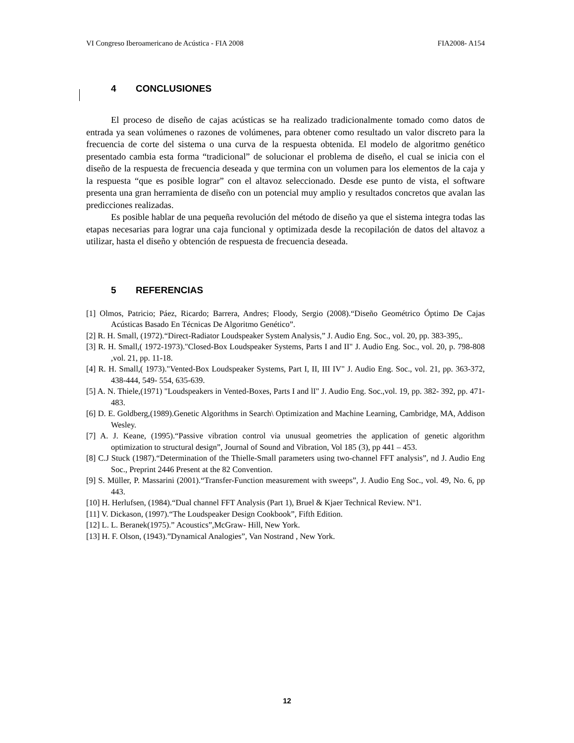VI Congreso Iberoamericano de Acústica - FIA 2008 FIA2008- A154
4 CONCLUSIONES
El proceso de diseño de cajas acústicas se ha realizado tradicionalmente tomado como datos de entrada ya sean volúmenes o razones de volúmenes, para obtener como resultado un valor discreto para la frecuencia de corte del sistema o una curva de la respuesta obtenida. El modelo de algoritmo genético presentado cambia esta forma “tradicional” de solucionar el problema de diseño, el cual se inicia con el diseño de la respuesta de frecuencia deseada y que termina con un volumen para los elementos de la caja y la respuesta “que es posible lograr” con el altavoz seleccionado. Desde ese punto de vista, el software presenta una gran herramienta de diseño con un potencial muy amplio y resultados concretos que avalan las predicciones realizadas.
Es posible hablar de una pequeña revolución del método de diseño ya que el sistema integra todas las etapas necesarias para lograr una caja funcional y optimizada desde la recopilación de datos del altavoz a utilizar, hasta el diseño y obtención de respuesta de frecuencia deseada.
5 REFERENCIAS
[1] Olmos, Patricio; Páez, Ricardo; Barrera, Andres; Floody, Sergio (2008).“Diseño Geométrico Óptimo De Cajas Acústicas Basado En Técnicas De Algoritmo Genético”.
[2] R. H. Small, (1972).“Direct-Radiator Loudspeaker System Analysis,” J. Audio Eng. Soc., vol. 20, pp. 383-395,.
[3] R. H. Small,( 1972-1973)."Closed-Box Loudspeaker Systems, Parts I and II" J. Audio Eng. Soc., vol. 20, p. 798-808 ,vol. 21, pp. 11-18.
[4] R. H. Small,( 1973)."Vented-Box Loudspeaker Systems, Part I, II, III IV" J. Audio Eng. Soc., vol. 21, pp. 363-372, 438-444, 549- 554, 635-639.
[5] A. N. Thiele,(1971) "Loudspeakers in Vented-Boxes, Parts I and lI" J. Audio Eng. Soc.,vol. 19, pp. 382- 392, pp. 471-483.
[6] D. E. Goldberg,(1989).Genetic Algorithms in Search\ Optimization and Machine Learning, Cambridge, MA, Addison Wesley.
[7] A. J. Keane, (1995).“Passive vibration control via unusual geometries the application of genetic algorithm optimization to structural design”, Journal of Sound and Vibration, Vol 185 (3), pp 441 – 453.
[8] C.J Stuck (1987).“Determination of the Thielle-Small parameters using two-channel FFT analysis”, nd J. Audio Eng Soc., Preprint 2446 Present at the 82 Convention.
[9] S. Müller, P. Massarini (2001).“Transfer-Function measurement with sweeps”, J. Audio Eng Soc., vol. 49, No. 6, pp 443.
[10] H. Herlufsen, (1984).“Dual channel FFT Analysis (Part 1), Bruel & Kjaer Technical Review. Nº1.
[11] V. Dickason, (1997).“The Loudspeaker Design Cookbook”, Fifth Edition.
[12] L. L. Beranek(1975).” Acoustics”,McGraw- Hill, New York.
[13] H. F. Olson, (1943).”Dynamical Analogies”, Van Nostrand , New York.
12